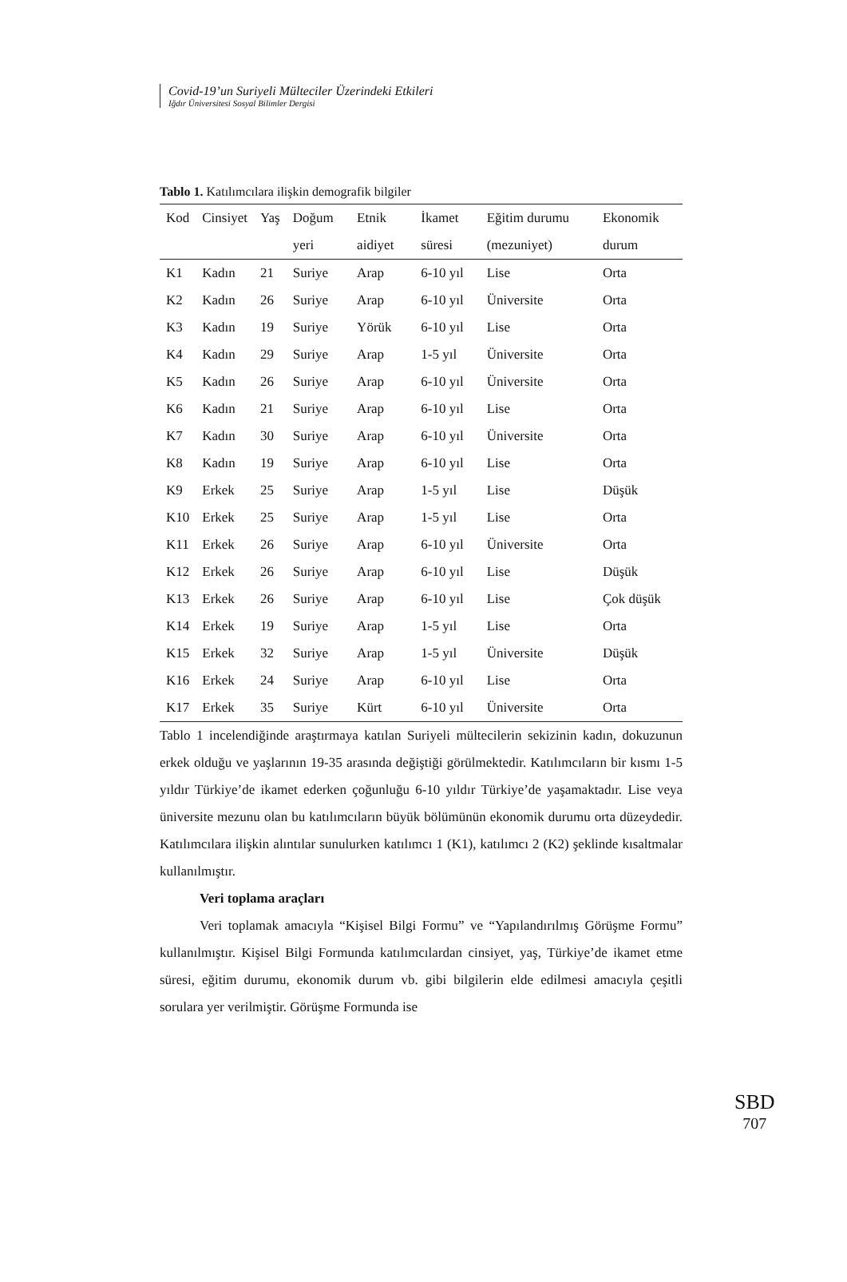Covid-19’un Suriyeli Mülteciler Üzerindeki Etkileri
Iğdır Üniversitesi Sosyal Bilimler Dergisi
Tablo 1. Katılımcılara ilişkin demografik bilgiler
| Kod | Cinsiyet | Yaş | Doğum yeri | Etnik aidiyet | İkamet süresi | Eğitim durumu (mezuniyet) | Ekonomik durum |
| --- | --- | --- | --- | --- | --- | --- | --- |
| K1 | Kadın | 21 | Suriye | Arap | 6-10 yıl | Lise | Orta |
| K2 | Kadın | 26 | Suriye | Arap | 6-10 yıl | Üniversite | Orta |
| K3 | Kadın | 19 | Suriye | Yörük | 6-10 yıl | Lise | Orta |
| K4 | Kadın | 29 | Suriye | Arap | 1-5 yıl | Üniversite | Orta |
| K5 | Kadın | 26 | Suriye | Arap | 6-10 yıl | Üniversite | Orta |
| K6 | Kadın | 21 | Suriye | Arap | 6-10 yıl | Lise | Orta |
| K7 | Kadın | 30 | Suriye | Arap | 6-10 yıl | Üniversite | Orta |
| K8 | Kadın | 19 | Suriye | Arap | 6-10 yıl | Lise | Orta |
| K9 | Erkek | 25 | Suriye | Arap | 1-5 yıl | Lise | Düşük |
| K10 | Erkek | 25 | Suriye | Arap | 1-5 yıl | Lise | Orta |
| K11 | Erkek | 26 | Suriye | Arap | 6-10 yıl | Üniversite | Orta |
| K12 | Erkek | 26 | Suriye | Arap | 6-10 yıl | Lise | Düşük |
| K13 | Erkek | 26 | Suriye | Arap | 6-10 yıl | Lise | Çok düşük |
| K14 | Erkek | 19 | Suriye | Arap | 1-5 yıl | Lise | Orta |
| K15 | Erkek | 32 | Suriye | Arap | 1-5 yıl | Üniversite | Düşük |
| K16 | Erkek | 24 | Suriye | Arap | 6-10 yıl | Lise | Orta |
| K17 | Erkek | 35 | Suriye | Kürt | 6-10 yıl | Üniversite | Orta |
Tablo 1 incelendiğinde araştırmaya katılan Suriyeli mültecilerin sekizinin kadın, dokuzunun erkek olduğu ve yaşlarının 19-35 arasında değiştiği görülmektedir. Katılımcıların bir kısmı 1-5 yıldır Türkiye’de ikamet ederken çoğunluğu 6-10 yıldır Türkiye’de yaşamaktadır. Lise veya üniversite mezunu olan bu katılımcıların büyük bölümünün ekonomik durumu orta düzeydedir. Katılımcılara ilişkin alıntılar sunulurken katılımcı 1 (K1), katılımcı 2 (K2) şeklinde kısaltmalar kullanılmıştır.
Veri toplama araçları
Veri toplamak amacıyla “Kişisel Bilgi Formu” ve “Yapılandırılmış Görüşme Formu” kullanılmıştır. Kişisel Bilgi Formunda katılımcılardan cinsiyet, yaş, Türkiye’de ikamet etme süresi, eğitim durumu, ekonomik durum vb. gibi bilgilerin elde edilmesi amacıyla çeşitli sorulara yer verilmiştir. Görüşme Formunda ise
SBD
707